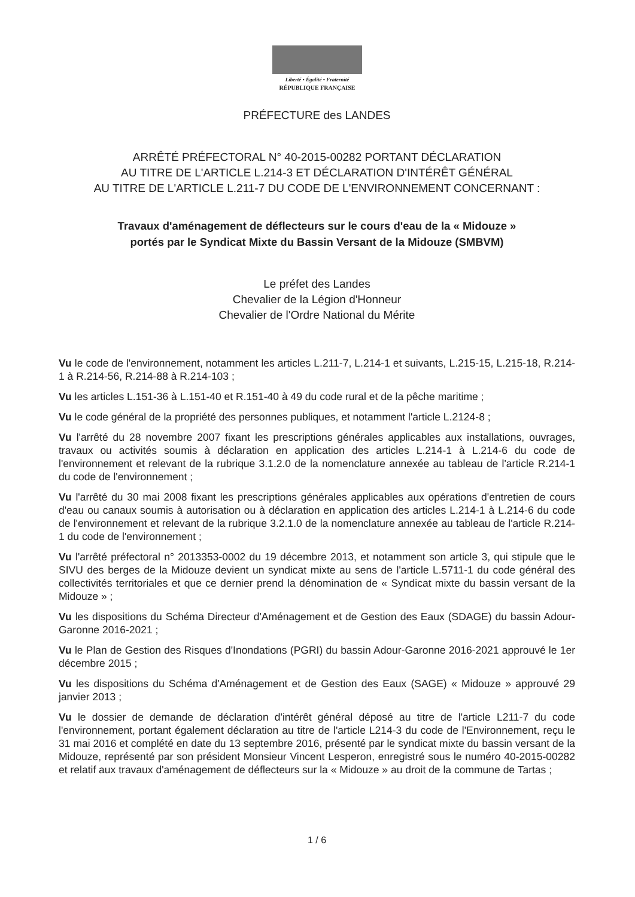Liberté • Égalité • Fraternité
RÉPUBLIQUE FRANÇAISE
PRÉFECTURE des LANDES
ARRÊTÉ PRÉFECTORAL N° 40-2015-00282 PORTANT DÉCLARATION
AU TITRE DE L'ARTICLE L.214-3 ET DÉCLARATION D'INTÉRÊT GÉNÉRAL
AU TITRE DE L'ARTICLE L.211-7 DU CODE DE L'ENVIRONNEMENT CONCERNANT :
Travaux d'aménagement de déflecteurs sur le cours d'eau de la « Midouze »
portés par le Syndicat Mixte du Bassin Versant de la Midouze (SMBVM)
Le préfet des Landes
Chevalier de la Légion d'Honneur
Chevalier de l'Ordre National du Mérite
Vu le code de l'environnement, notamment les articles L.211-7, L.214-1 et suivants, L.215-15, L.215-18, R.214-1 à R.214-56, R.214-88 à R.214-103 ;
Vu les articles L.151-36 à L.151-40 et R.151-40 à 49 du code rural et de la pêche maritime ;
Vu le code général de la propriété des personnes publiques, et notamment l'article L.2124-8 ;
Vu l'arrêté du 28 novembre 2007 fixant les prescriptions générales applicables aux installations, ouvrages, travaux ou activités soumis à déclaration en application des articles L.214-1 à L.214-6 du code de l'environnement et relevant de la rubrique 3.1.2.0 de la nomenclature annexée au tableau de l'article R.214-1 du code de l'environnement ;
Vu l'arrêté du 30 mai 2008 fixant les prescriptions générales applicables aux opérations d'entretien de cours d'eau ou canaux soumis à autorisation ou à déclaration en application des articles L.214-1 à L.214-6 du code de l'environnement et relevant de la rubrique 3.2.1.0 de la nomenclature annexée au tableau de l'article R.214-1 du code de l'environnement ;
Vu l'arrêté préfectoral n° 2013353-0002 du 19 décembre 2013, et notamment son article 3, qui stipule que le SIVU des berges de la Midouze devient un syndicat mixte au sens de l'article L.5711-1 du code général des collectivités territoriales et que ce dernier prend la dénomination de « Syndicat mixte du bassin versant de la Midouze » ;
Vu les dispositions du Schéma Directeur d'Aménagement et de Gestion des Eaux (SDAGE) du bassin Adour-Garonne 2016-2021 ;
Vu le Plan de Gestion des Risques d'Inondations (PGRI) du bassin Adour-Garonne 2016-2021 approuvé le 1er décembre 2015 ;
Vu les dispositions du Schéma d'Aménagement et de Gestion des Eaux (SAGE) « Midouze » approuvé 29 janvier 2013 ;
Vu le dossier de demande de déclaration d'intérêt général déposé au titre de l'article L211-7 du code l'environnement, portant également déclaration au titre de l'article L214-3 du code de l'Environnement, reçu le 31 mai 2016 et complété en date du 13 septembre 2016, présenté par le syndicat mixte du bassin versant de la Midouze, représenté par son président Monsieur Vincent Lesperon, enregistré sous le numéro 40-2015-00282 et relatif aux travaux d'aménagement de déflecteurs sur la « Midouze » au droit de la commune de Tartas ;
1 / 6